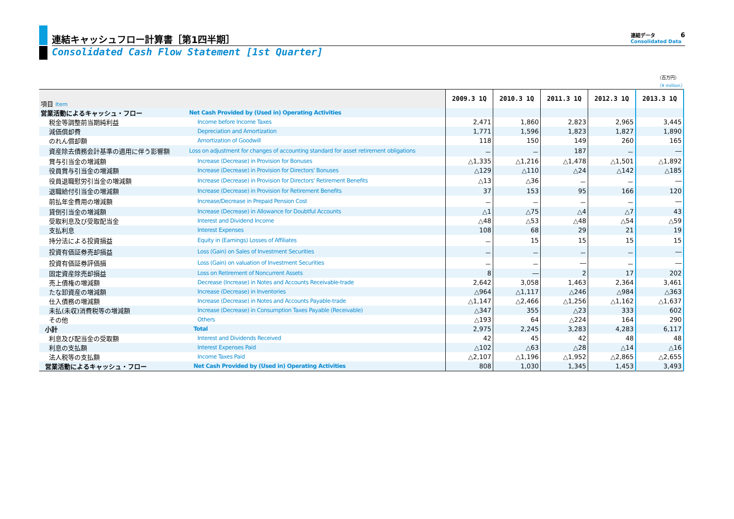連結キャッシュフロー計算書［第1四半期］
Consolidated Cash Flow Statement [1st Quarter]
連結データ 6
Consolidated Data
（百万円）
（¥ million）
| 項目 Item | | 2009.3 1Q | 2010.3 1Q | 2011.3 1Q | 2012.3 1Q | 2013.3 1Q |
| 営業活動によるキャッシュ・フロー | Net Cash Provided by (Used in) Operating Activities | | | | | |
| 税金等調整前当期純利益 | Income before Income Taxes | 2,471 | 1,860 | 2,823 | 2,965 | 3,445 |
| 減価償却費 | Depreciation and Amortization | 1,771 | 1,596 | 1,823 | 1,827 | 1,890 |
| のれん償却額 | Amortization of Goodwill | 118 | 150 | 149 | 260 | 165 |
| 資産除去債務会計基準の適用に伴う影響額 | Loss on adjustment for changes of accounting standard for asset retirement obligations | － | － | 187 | － | ― |
| 賞与引当金の増減額 | Increase (Decrease) in Provision for Bonuses | △1,335 | △1,216 | △1,478 | △1,501 | △1,892 |
| 役員賞与引当金の増減額 | Increase (Decrease) in Provision for Directors' Bonuses | △129 | △110 | △24 | △142 | △185 |
| 役員退職慰労引当金の増減額 | Increase (Decrease) in Provision for Directors' Retirement Benefits | △13 | △36 | － | － | ― |
| 退職給付引当金の増減額 | Increase (Decrease) in Provision for Retirement Benefits | 37 | 153 | 95 | 166 | 120 |
| 前払年金費用の増減額 | Increase/Decrease in Prepaid Pension Cost | － | － | － | － | ― |
| 貸倒引当金の増減額 | Increase (Decrease) in Allowance for Doubtful Accounts | △1 | △75 | △4 | △7 | 43 |
| 受取利息及び受取配当金 | Interest and Dividend Income | △48 | △53 | △48 | △54 | △59 |
| 支払利息 | Interest Expenses | 108 | 68 | 29 | 21 | 19 |
| 持分法による投資損益 | Equity in (Earnings) Losses of Affiliates | － | 15 | 15 | 15 | 15 |
| 投資有価証券売却損益 | Loss (Gain) on Sales of Investment Securities | － | － | － | － | ― |
| 投資有価証券評価損 | Loss (Gain) on valuation of Investment Securities | － | － | ― | － | ― |
| 固定資産除売却損益 | Loss on Retirement of Noncurrent Assets | 8 | ― | 2 | 17 | 202 |
| 売上債権の増減額 | Decrease (Increase) in Notes and Accounts Receivable-trade | 2,642 | 3,058 | 1,463 | 2,364 | 3,461 |
| たな卸資産の増減額 | Increase (Decrease) in Inventories | △964 | △1,117 | △246 | △984 | △363 |
| 仕入債務の増減額 | Increase (Decrease) in Notes and Accounts Payable-trade | △1,147 | △2,466 | △1,256 | △1,162 | △1,637 |
| 未払(未収)消費税等の増減額 | Increase (Decrease) in Consumption Taxes Payable (Receivable) | △347 | 355 | △23 | 333 | 602 |
| その他 | Others | △193 | 64 | △224 | 164 | 290 |
| 小計 | Total | 2,975 | 2,245 | 3,283 | 4,283 | 6,117 |
| 利息及び配当金の受取額 | Interest and Dividends Received | 42 | 45 | 42 | 48 | 48 |
| 利息の支払額 | Interest Expenses Paid | △102 | △63 | △28 | △14 | △16 |
| 法人税等の支払額 | Income Taxes Paid | △2,107 | △1,196 | △1,952 | △2,865 | △2,655 |
| 営業活動によるキャッシュ・フロー | Net Cash Provided by (Used in) Operating Activities | 808 | 1,030 | 1,345 | 1,453 | 3,493 |